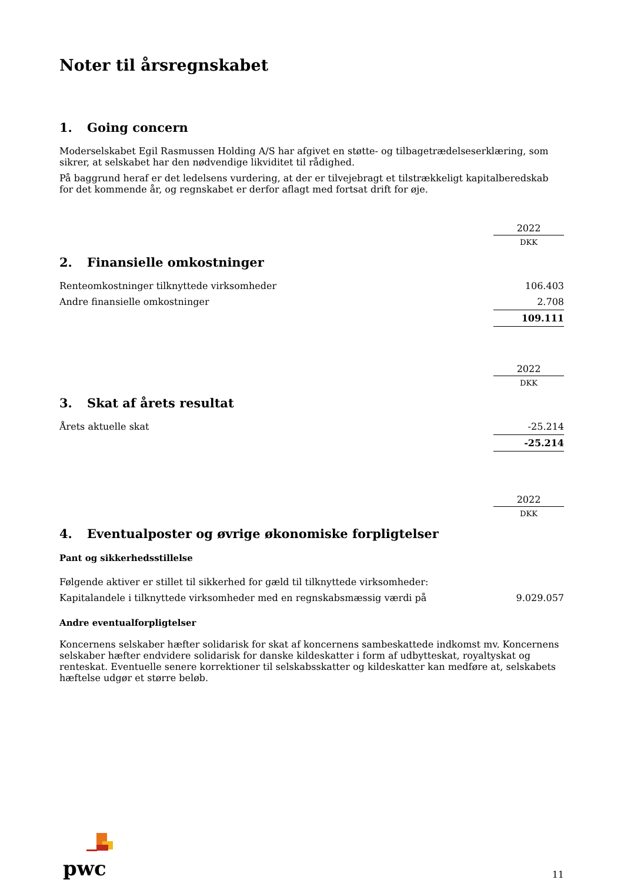Noter til årsregnskabet
1. Going concern
Moderselskabet Egil Rasmussen Holding A/S har afgivet en støtte- og tilbagetrædelseserklæring, som sikrer, at selskabet har den nødvendige likviditet til rådighed.
På baggrund heraf er det ledelsens vurdering, at der er tilvejebragt et tilstrækkeligt kapitalberedskab for det kommende år, og regnskabet er derfor aflagt med fortsat drift for øje.
| | 2022 |
| | DKK |
2. Finansielle omkostninger
| Renteomkostninger tilknyttede virksomheder | 106.403 |
| Andre finansielle omkostninger | 2.708 |
| | 109.111 |
| | 2022 |
| | DKK |
3. Skat af årets resultat
| Årets aktuelle skat | -25.214 |
| | -25.214 |
| | 2022 |
| | DKK |
4. Eventualposter og øvrige økonomiske forpligtelser
Pant og sikkerhedsstillelse
| Følgende aktiver er stillet til sikkerhed for gæld til tilknyttede virksomheder: | |
| Kapitalandele i tilknyttede virksomheder med en regnskabsmæssig værdi på | 9.029.057 |
Andre eventualforpligtelser
Koncernens selskaber hæfter solidarisk for skat af koncernens sambeskattede indkomst mv. Koncernens selskaber hæfter endvidere solidarisk for danske kildeskatter i form af udbytteskat, royaltyskat og renteskat. Eventuelle senere korrektioner til selskabsskatter og kildeskatter kan medføre at, selskabets hæftelse udgør et større beløb.
pwc
11